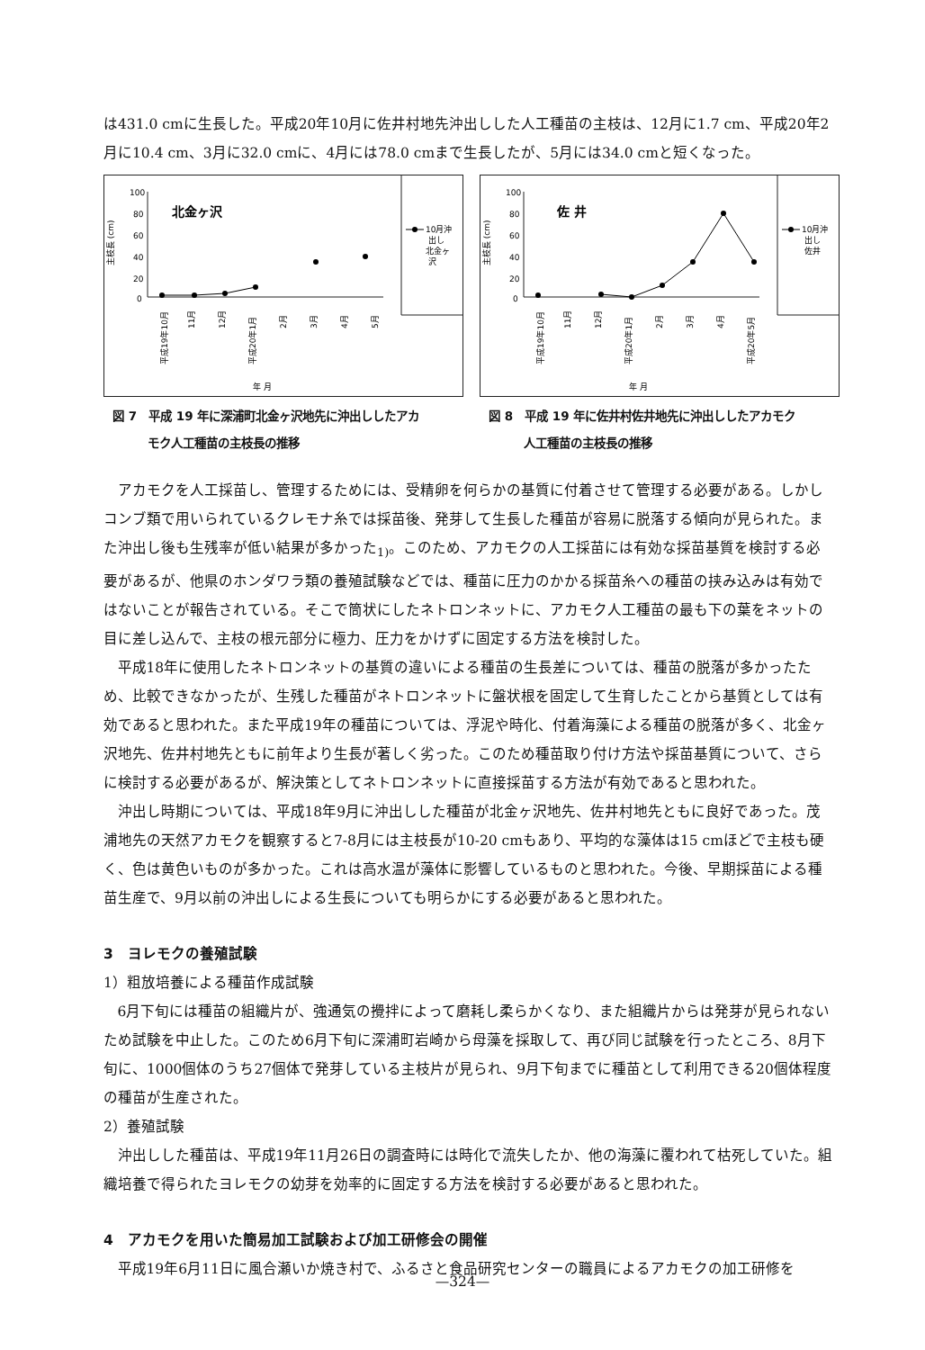は431.0 cmに生長した。平成20年10月に佐井村地先沖出しした人工種苗の主枝は、12月に1.7 cm、平成20年2月に10.4 cm、3月に32.0 cmに、4月には78.0 cmまで生長したが、5月には34.0 cmと短くなった。
100
80
60
40
20
0
主枝長 (cm)
北金ヶ沢
10月沖
出し
北金ヶ
沢
平成19年10月
11月
12月
平成20年1月
2月
3月
4月
5月
年 月
図 7　平成 19 年に深浦町北金ヶ沢地先に沖出ししたアカ
　　　モク人工種苗の主枝長の推移
100
80
60
40
20
0
主枝長 (cm)
佐 井
10月沖
出し
佐井
平成19年10月
11月
12月
平成20年1月
2月
3月
4月
平成20年5月
年 月
図 8　平成 19 年に佐井村佐井地先に沖出ししたアカモク
　　　人工種苗の主枝長の推移
アカモクを人工採苗し、管理するためには、受精卵を何らかの基質に付着させて管理する必要がある。しかしコンブ類で用いられているクレモナ糸では採苗後、発芽して生長した種苗が容易に脱落する傾向が見られた。また沖出し後も生残率が低い結果が多かった<sub>1)</sub>。このため、アカモクの人工採苗には有効な採苗基質を検討する必要があるが、他県のホンダワラ類の養殖試験などでは、種苗に圧力のかかる採苗糸への種苗の挟み込みは有効ではないことが報告されている。そこで筒状にしたネトロンネットに、アカモク人工種苗の最も下の葉をネットの目に差し込んで、主枝の根元部分に極力、圧力をかけずに固定する方法を検討した。
平成18年に使用したネトロンネットの基質の違いによる種苗の生長差については、種苗の脱落が多かったため、比較できなかったが、生残した種苗がネトロンネットに盤状根を固定して生育したことから基質としては有効であると思われた。また平成19年の種苗については、浮泥や時化、付着海藻による種苗の脱落が多く、北金ヶ沢地先、佐井村地先ともに前年より生長が著しく劣った。このため種苗取り付け方法や採苗基質について、さらに検討する必要があるが、解決策としてネトロンネットに直接採苗する方法が有効であると思われた。
沖出し時期については、平成18年9月に沖出しした種苗が北金ヶ沢地先、佐井村地先ともに良好であった。茂浦地先の天然アカモクを観察すると7-8月には主枝長が10-20 cmもあり、平均的な藻体は15 cmほどで主枝も硬く、色は黄色いものが多かった。これは高水温が藻体に影響しているものと思われた。今後、早期採苗による種苗生産で、9月以前の沖出しによる生長についても明らかにする必要があると思われた。
3　ヨレモクの養殖試験
1）粗放培養による種苗作成試験
6月下旬には種苗の組織片が、強通気の攪拌によって磨耗し柔らかくなり、また組織片からは発芽が見られないため試験を中止した。このため6月下旬に深浦町岩崎から母藻を採取して、再び同じ試験を行ったところ、8月下旬に、1000個体のうち27個体で発芽している主枝片が見られ、9月下旬までに種苗として利用できる20個体程度の種苗が生産された。
2）養殖試験
沖出しした種苗は、平成19年11月26日の調査時には時化で流失したか、他の海藻に覆われて枯死していた。組織培養で得られたヨレモクの幼芽を効率的に固定する方法を検討する必要があると思われた。
4　アカモクを用いた簡易加工試験および加工研修会の開催
平成19年6月11日に風合瀬いか焼き村で、ふるさと食品研究センターの職員によるアカモクの加工研修を
—324—